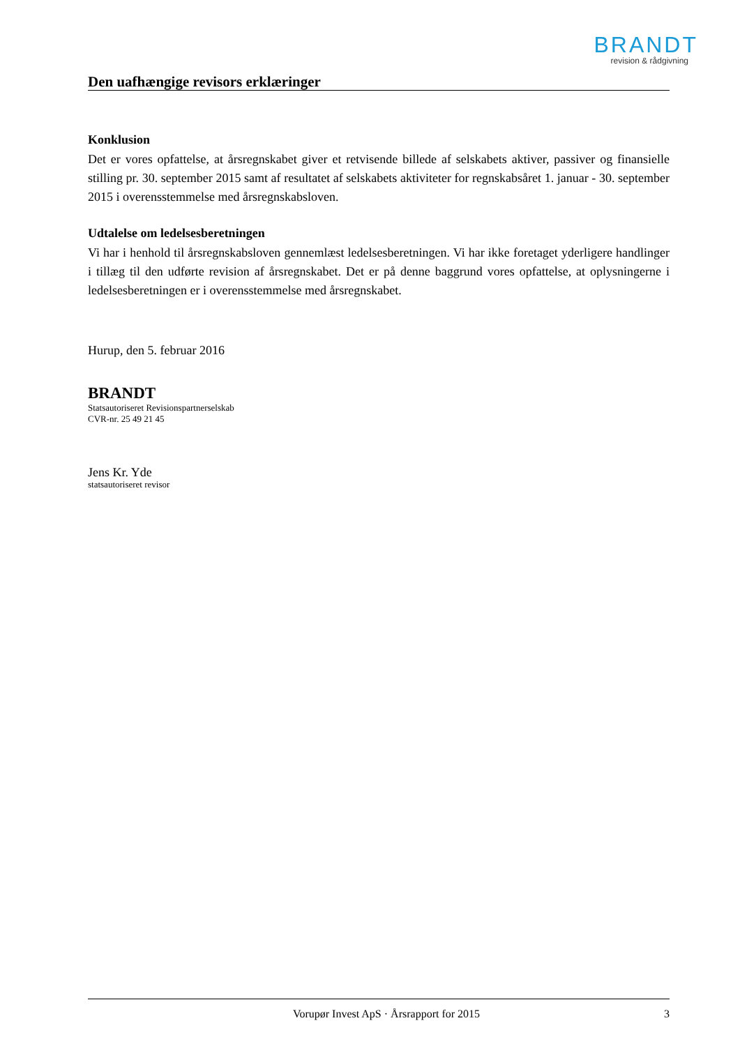BRANDT
revision & rådgivning
Den uafhængige revisors erklæringer
Konklusion
Det er vores opfattelse, at årsregnskabet giver et retvisende billede af selskabets aktiver, passiver og finansielle stilling pr. 30. september 2015 samt af resultatet af selskabets aktiviteter for regnskabsåret 1. januar - 30. september 2015 i overensstemmelse med årsregnskabsloven.
Udtalelse om ledelsesberetningen
Vi har i henhold til årsregnskabsloven gennemlæst ledelsesberetningen. Vi har ikke foretaget yderligere handlinger i tillæg til den udførte revision af årsregnskabet. Det er på denne baggrund vores opfattelse, at oplysningerne i ledelsesberetningen er i overensstemmelse med årsregnskabet.
Hurup, den 5. februar 2016
BRANDT
Statsautoriseret Revisionspartnerselskab
CVR-nr. 25 49 21 45
Jens Kr. Yde
statsautoriseret revisor
Vorupør Invest ApS · Årsrapport for 2015 3